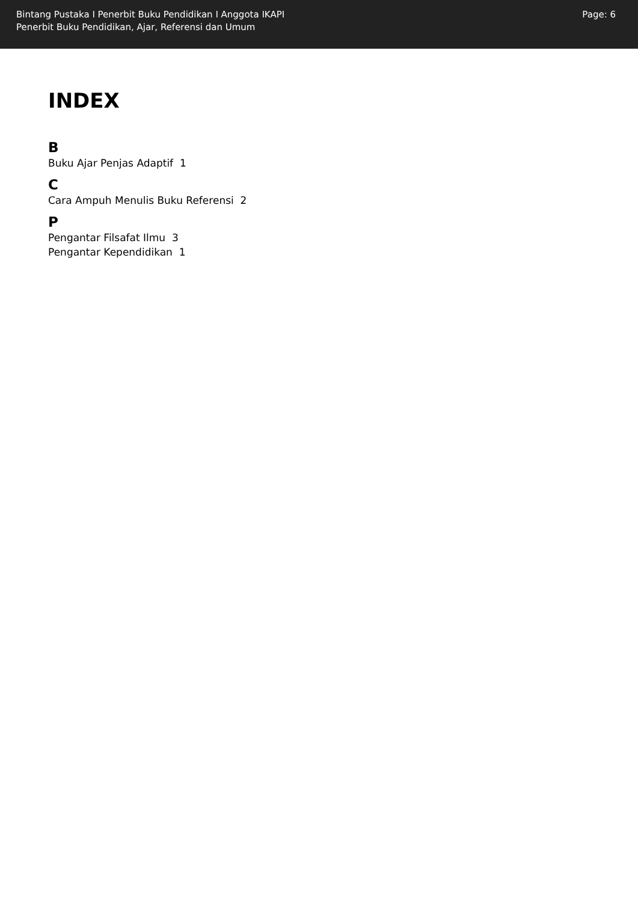Bintang Pustaka I Penerbit Buku Pendidikan I Anggota IKAPI
Penerbit Buku Pendidikan, Ajar, Referensi dan Umum
Page: 6
INDEX
B
Buku Ajar Penjas Adaptif 1
C
Cara Ampuh Menulis Buku Referensi 2
P
Pengantar Filsafat Ilmu 3
Pengantar Kependidikan 1